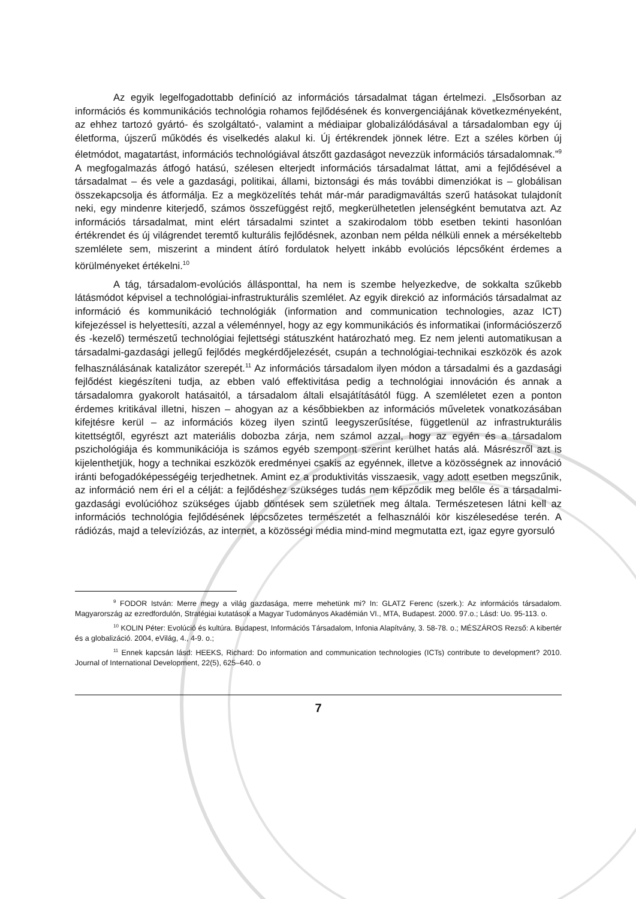Az egyik legelfogadottabb definíció az információs társadalmat tágan értelmezi. „Elsősorban az információs és kommunikációs technológia rohamos fejlődésének és konvergenciájának következményeként, az ehhez tartozó gyártó- és szolgáltató-, valamint a médiaipar globalizálódásával a társadalomban egy új életforma, újszerű működés és viselkedés alakul ki. Új értékrendek jönnek létre. Ezt a széles körben új életmódot, magatartást, információs technológiával átszőtt gazdaságot nevezzük információs társadalomnak.”<sup>9</sup> A megfogalmazás átfogó hatású, szélesen elterjedt információs társadalmat láttat, ami a fejlődésével a társadalmat – és vele a gazdasági, politikai, állami, biztonsági és más további dimenziókat is – globálisan összekapcsolja és átformálja. Ez a megközelítés tehát már-már paradigmaváltás szerű hatásokat tulajdonít neki, egy mindenre kiterjedő, számos összefüggést rejtő, megkerülhetetlen jelenségként bemutatva azt. Az információs társadalmat, mint elért társadalmi szintet a szakirodalom több esetben tekinti hasonlóan értékrendet és új világrendet teremtő kulturális fejlődésnek, azonban nem példa nélküli ennek a mérsékeltebb szemlélete sem, miszerint a mindent átíró fordulatok helyett inkább evolúciós lépcsőként érdemes a körülményeket értékelni.<sup>10</sup>
A tág, társadalom-evolúciós állásponttal, ha nem is szembe helyezkedve, de sokkalta szűkebb látásmódot képvisel a technológiai-infrastrukturális szemlélet. Az egyik direkció az információs társadalmat az információ és kommunikáció technológiák (information and communication technologies, azaz ICT) kifejezéssel is helyettesíti, azzal a véleménnyel, hogy az egy kommunikációs és informatikai (információszerző és -kezelő) természetű technológiai fejlettségi státuszként határozható meg. Ez nem jelenti automatikusan a társadalmi-gazdasági jellegű fejlődés megkérdőjelezését, csupán a technológiai-technikai eszközök és azok felhasználásának katalizátor szerepét.<sup>11</sup> Az információs társadalom ilyen módon a társadalmi és a gazdasági fejlődést kiegészíteni tudja, az ebben való effektivitása pedig a technológiai innováción és annak a társadalomra gyakorolt hatásaitól, a társadalom általi elsajátításától függ. A szemléletet ezen a ponton érdemes kritikával illetni, hiszen – ahogyan az a későbbiekben az információs műveletek vonatkozásában kifejtésre kerül – az információs közeg ilyen szintű leegyszerűsítése, függetlenül az infrastrukturális kitettségtől, egyrészt azt materiális dobozba zárja, nem számol azzal, hogy az egyén és a társadalom pszichológiája és kommunikációja is számos egyéb szempont szerint kerülhet hatás alá. Másrészről azt is kijelenthetjük, hogy a technikai eszközök eredményei csakis az egyénnek, illetve a közösségnek az innováció iránti befogadóképességéig terjedhetnek. Amint ez a produktivitás visszaesik, vagy adott esetben megszűnik, az információ nem éri el a célját: a fejlődéshez szükséges tudás nem képződik meg belőle és a társadalmi-gazdasági evolúcióhoz szükséges újabb döntések sem születnek meg általa. Természetesen látni kell az információs technológia fejlődésének lépcsőzetes természetét a felhasználói kör kiszélesedése terén. A rádiózás, majd a televíziózás, az internet, a közösségi média mind-mind megmutatta ezt, igaz egyre gyorsuló
<sup>9</sup> FODOR István: Merre megy a világ gazdasága, merre mehetünk mi? In: GLATZ Ferenc (szerk.): Az információs társadalom. Magyarország az ezredfordulón, Stratégiai kutatások a Magyar Tudományos Akadémián VI., MTA, Budapest. 2000. 97.o.; Lásd: Uo. 95-113. o.
<sup>10</sup> KOLIN Péter: Evolúció és kultúra. Budapest, Információs Társadalom, Infonia Alapítvány, 3. 58-78. o.; MÉSZÁROS Rezső: A kibertér és a globalizáció. 2004, eVilág, 4., 4-9. o.;
<sup>11</sup> Ennek kapcsán lásd: HEEKS, Richard: Do information and communication technologies (ICTs) contribute to development? 2010. Journal of International Development, 22(5), 625–640. o
7